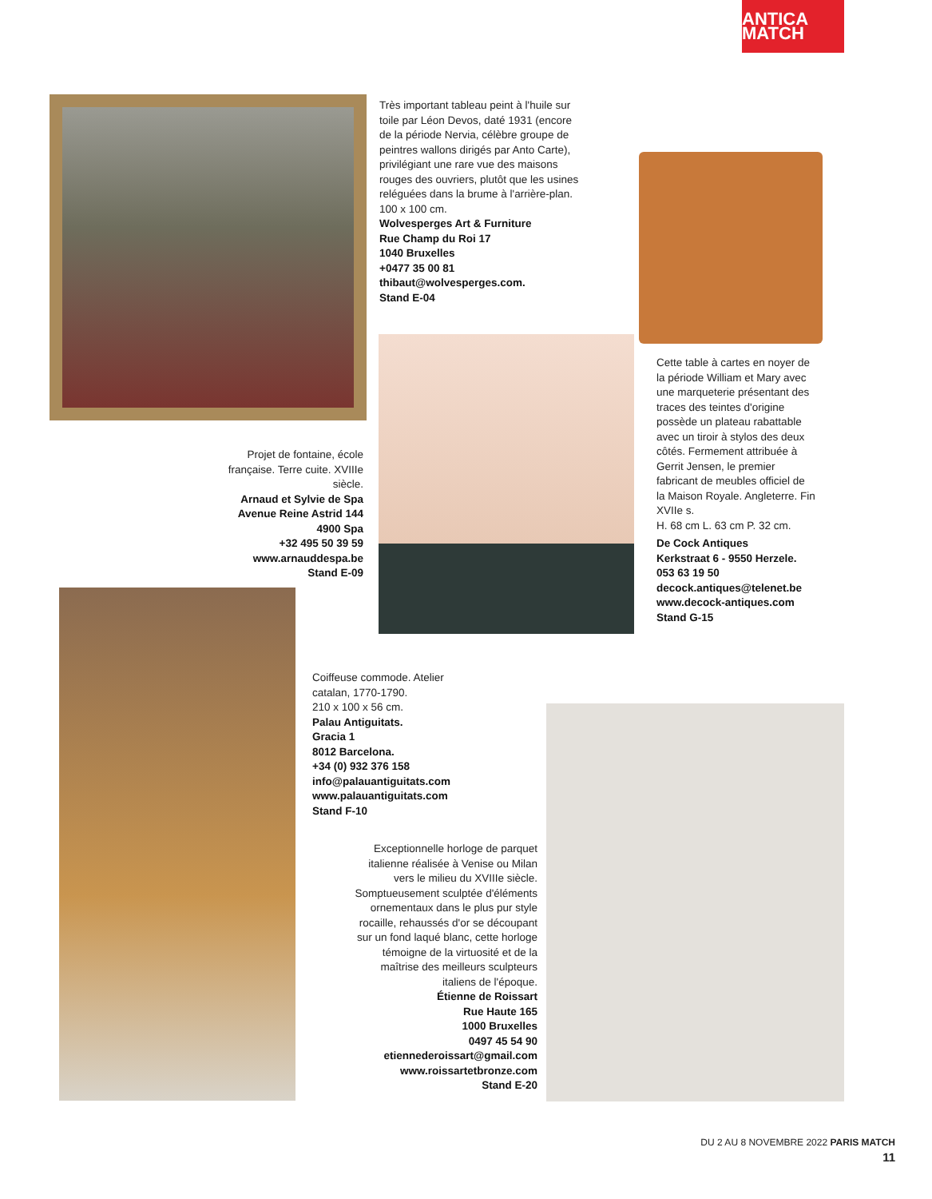ANTICA MATCH
Très important tableau peint à l'huile sur toile par Léon Devos, daté 1931 (encore de la période Nervia, célèbre groupe de peintres wallons dirigés par Anto Carte), privilégiant une rare vue des maisons rouges des ouvriers, plutôt que les usines reléguées dans la brume à l'arrière-plan. 100 x 100 cm.
Wolvesperges Art & Furniture
Rue Champ du Roi 17
1040 Bruxelles
+0477 35 00 81
thibaut@wolvesperges.com.
Stand E-04
Projet de fontaine, école française. Terre cuite. XVIIIe siècle.
Arnaud et Sylvie de Spa
Avenue Reine Astrid 144
4900 Spa
+32 495 50 39 59
www.arnauddespa.be
Stand E-09
Cette table à cartes en noyer de la période William et Mary avec une marqueterie présentant des traces des teintes d'origine possède un plateau rabattable avec un tiroir à stylos des deux côtés. Fermement attribuée à Gerrit Jensen, le premier fabricant de meubles officiel de la Maison Royale. Angleterre. Fin XVIIe s.
H. 68 cm L. 63 cm P. 32 cm.
De Cock Antiques
Kerkstraat 6 - 9550 Herzele.
053 63 19 50
decock.antiques@telenet.be
www.decock-antiques.com
Stand G-15
Coiffeuse commode. Atelier catalan, 1770-1790.
210 x 100 x 56 cm.
Palau Antiguitats.
Gracia 1
8012 Barcelona.
+34 (0) 932 376 158
info@palauantiguitats.com
www.palauantiguitats.com
Stand F-10
Exceptionnelle horloge de parquet italienne réalisée à Venise ou Milan vers le milieu du XVIIIe siècle. Somptueusement sculptée d'éléments ornementaux dans le plus pur style rocaille, rehaussés d'or se découpant sur un fond laqué blanc, cette horloge témoigne de la virtuosité et de la maîtrise des meilleurs sculpteurs italiens de l'époque.
Étienne de Roissart
Rue Haute 165
1000 Bruxelles
0497 45 54 90
etiennederoissart@gmail.com
www.roissartetbronze.com
Stand E-20
DU 2 AU 8 NOVEMBRE 2022 PARIS MATCH
11